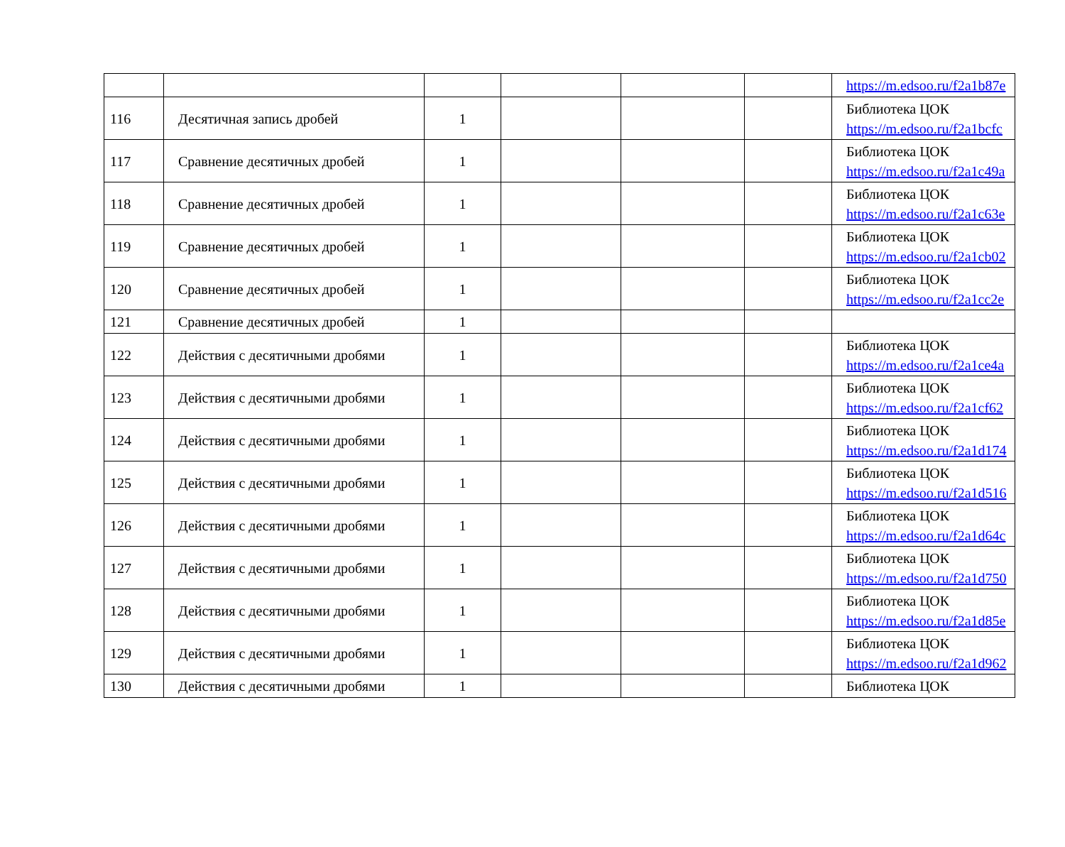| | | | | | | https://m.edsoo.ru/f2a1b87e |
| 116 | Десятичная запись дробей | 1 | | | | Библиотека ЦОК https://m.edsoo.ru/f2a1bcfc |
| 117 | Сравнение десятичных дробей | 1 | | | | Библиотека ЦОК https://m.edsoo.ru/f2a1c49a |
| 118 | Сравнение десятичных дробей | 1 | | | | Библиотека ЦОК https://m.edsoo.ru/f2a1c63e |
| 119 | Сравнение десятичных дробей | 1 | | | | Библиотека ЦОК https://m.edsoo.ru/f2a1cb02 |
| 120 | Сравнение десятичных дробей | 1 | | | | Библиотека ЦОК https://m.edsoo.ru/f2a1cc2e |
| 121 | Сравнение десятичных дробей | 1 | | | | |
| 122 | Действия с десятичными дробями | 1 | | | | Библиотека ЦОК https://m.edsoo.ru/f2a1ce4a |
| 123 | Действия с десятичными дробями | 1 | | | | Библиотека ЦОК https://m.edsoo.ru/f2a1cf62 |
| 124 | Действия с десятичными дробями | 1 | | | | Библиотека ЦОК https://m.edsoo.ru/f2a1d174 |
| 125 | Действия с десятичными дробями | 1 | | | | Библиотека ЦОК https://m.edsoo.ru/f2a1d516 |
| 126 | Действия с десятичными дробями | 1 | | | | Библиотека ЦОК https://m.edsoo.ru/f2a1d64c |
| 127 | Действия с десятичными дробями | 1 | | | | Библиотека ЦОК https://m.edsoo.ru/f2a1d750 |
| 128 | Действия с десятичными дробями | 1 | | | | Библиотека ЦОК https://m.edsoo.ru/f2a1d85e |
| 129 | Действия с десятичными дробями | 1 | | | | Библиотека ЦОК https://m.edsoo.ru/f2a1d962 |
| 130 | Действия с десятичными дробями | 1 | | | | Библиотека ЦОК |